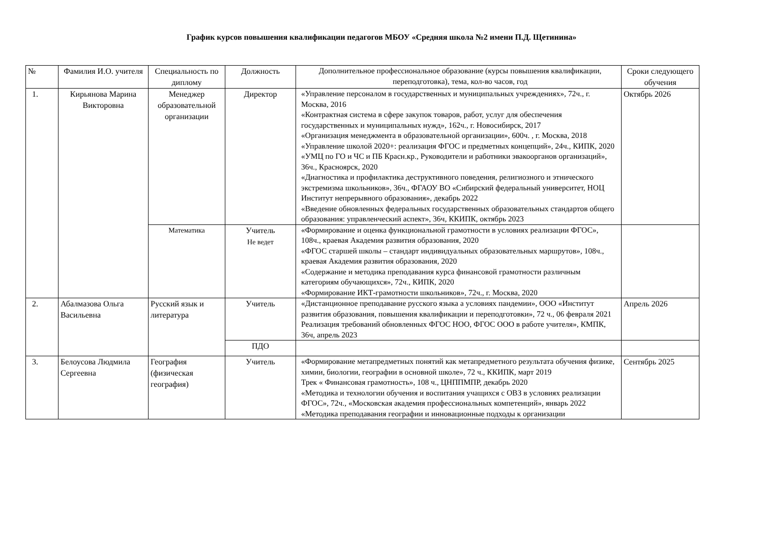График курсов повышения квалификации педагогов МБОУ «Средняя школа №2 имени П.Д. Щетинина»
| № | Фамилия И.О. учителя | Специальность по диплому | Должность | Дополнительное профессиональное образование (курсы повышения квалификации, переподготовка), тема, кол-во часов, год | Сроки следующего обучения |
| --- | --- | --- | --- | --- | --- |
| 1. | Кирьянова Марина Викторовна | Менеджер образовательной организации | Директор | «Управление персоналом в государственных и муниципальных учреждениях», 72ч., г. Москва, 2016 «Контрактная система в сфере закупок товаров, работ, услуг для обеспечения государственных и муниципальных нужд», 162ч., г. Новосибирск, 2017 «Организация менеджмента в образовательной организации», 600ч. , г. Москва, 2018 «Управление школой 2020+: реализация ФГОС и предметных концепций», 24ч., КИПК, 2020 «УМЦ по ГО и ЧС и ПБ Красн.кр., Руководители и работники эвакоорганов организаций», 36ч., Красноярск, 2020 «Диагностика и профилактика деструктивного поведения, религиозного и этнического экстремизма школьников», 36ч., ФГАОУ ВО «Сибирский федеральный университет, НОЦ Институт непрерывного образования», декабрь 2022 «Введение обновленных федеральных государственных образовательных стандартов общего образования: управленческий аспект», 36ч, ККИПК, октябрь 2023 | Октябрь 2026 |
| | | Математика | Учитель Не ведет | «Формирование и оценка функциональной грамотности в условиях реализации ФГОС», 108ч., краевая Академия развития образования, 2020 «ФГОС старшей школы – стандарт индивидуальных образовательных маршрутов», 108ч., краевая Академия развития образования, 2020 «Содержание и методика преподавания курса финансовой грамотности различным категориям обучающихся», 72ч., КИПК, 2020 «Формирование ИКТ-грамотности школьников», 72ч., г. Москва, 2020 | |
| 2. | Абалмазова Ольга Васильевна | Русский язык и литература | Учитель | «Дистанционное преподавание русского языка а условиях пандемии», ООО «Институт развития образования, повышения квалификации и переподготовки», 72 ч., 06 февраля 2021 Реализация требований обновленных ФГОС НОО, ФГОС ООО в работе учителя», КМПК, 36ч, апрель 2023 | Апрель 2026 |
| | | | ПДО | | |
| 3. | Белоусова Людмила Сергеевна | География (физическая география) | Учитель | «Формирование метапредметных понятий как метапредметного результата обучения физике, химии, биологии, географии в основной школе», 72 ч., ККИПК, март 2019 Трек « Финансовая грамотность», 108 ч., ЦНППМПР, декабрь 2020 «Методика и технологии обучения и воспитания учащихся с ОВЗ в условиях реализации ФГОС», 72ч., «Московская академия профессиональных компетенций», январь 2022 «Методика преподавания географии и инновационные подходы к организации | Сентябрь 2025 |